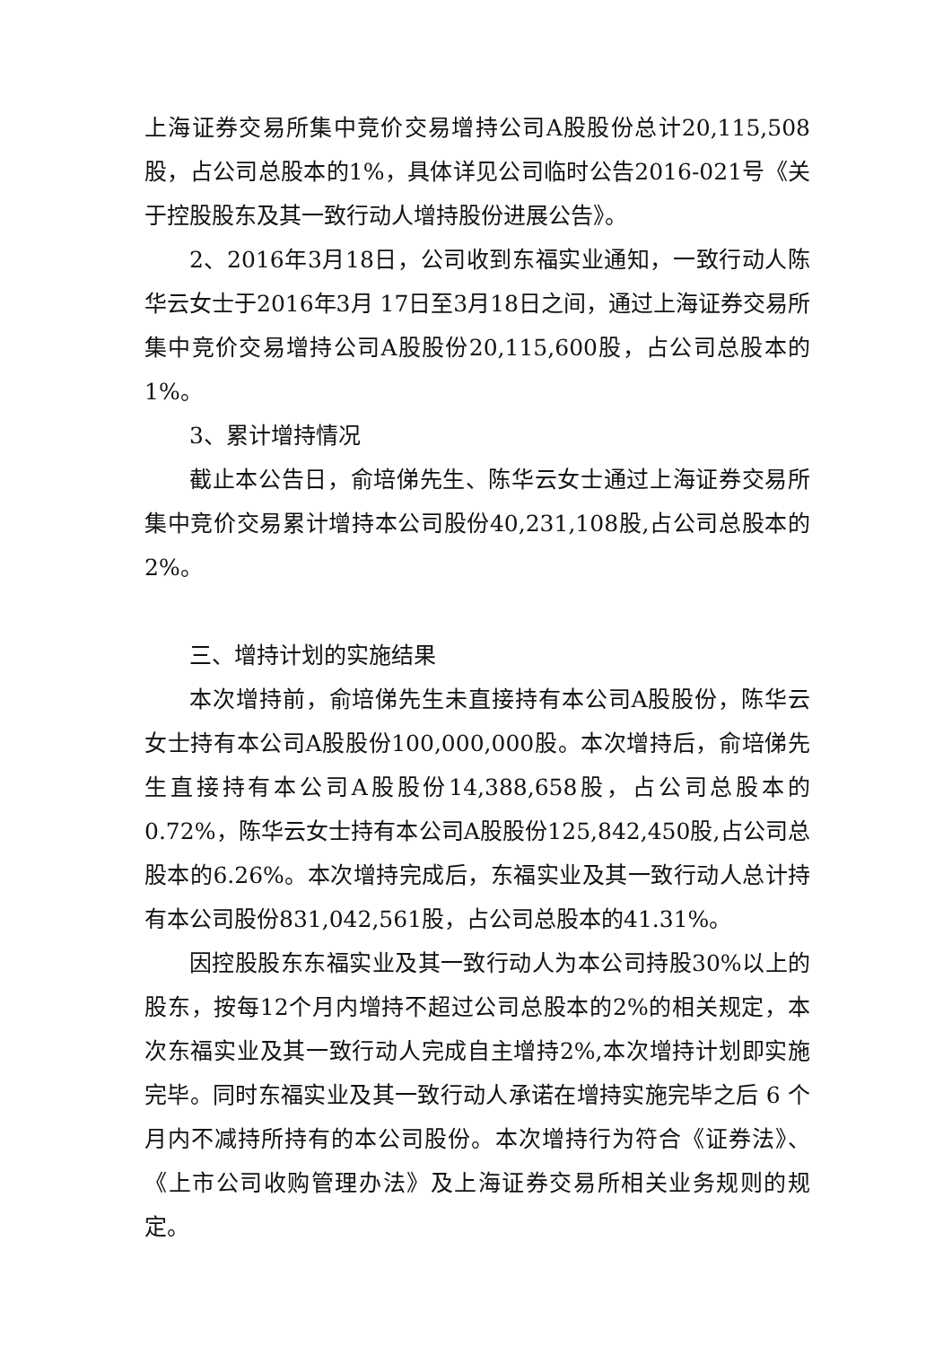上海证券交易所集中竞价交易增持公司A股股份总计20,115,508股，占公司总股本的1%，具体详见公司临时公告2016-021号《关于控股股东及其一致行动人增持股份进展公告》。
2、2016年3月18日，公司收到东福实业通知，一致行动人陈华云女士于2016年3月 17日至3月18日之间，通过上海证券交易所集中竞价交易增持公司A股股份20,115,600股，占公司总股本的1%。
3、累计增持情况
截止本公告日，俞培俤先生、陈华云女士通过上海证券交易所集中竞价交易累计增持本公司股份40,231,108股,占公司总股本的2%。
三、增持计划的实施结果
本次增持前，俞培俤先生未直接持有本公司A股股份，陈华云女士持有本公司A股股份100,000,000股。本次增持后，俞培俤先生直接持有本公司A股股份14,388,658股，占公司总股本的0.72%，陈华云女士持有本公司A股股份125,842,450股,占公司总股本的6.26%。本次增持完成后，东福实业及其一致行动人总计持有本公司股份831,042,561股，占公司总股本的41.31%。
因控股股东东福实业及其一致行动人为本公司持股30%以上的股东，按每12个月内增持不超过公司总股本的2%的相关规定，本次东福实业及其一致行动人完成自主增持2%,本次增持计划即实施完毕。同时东福实业及其一致行动人承诺在增持实施完毕之后 6 个月内不减持所持有的本公司股份。本次增持行为符合《证券法》、《上市公司收购管理办法》及上海证券交易所相关业务规则的规定。